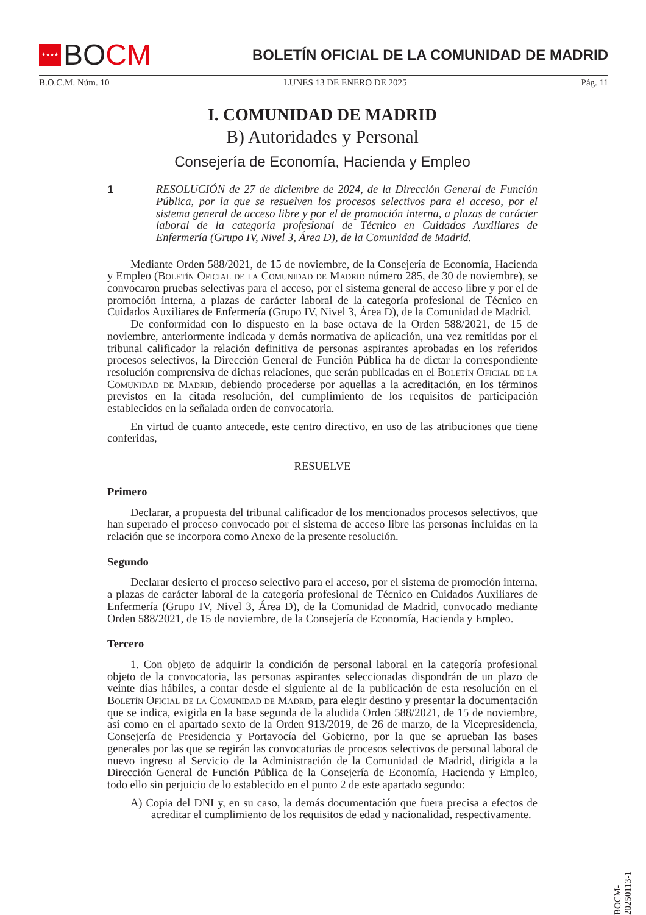★★★★ BO CM
BOLETÍN OFICIAL DE LA COMUNIDAD DE MADRID
B.O.C.M. Núm. 10 LUNES 13 DE ENERO DE 2025 Pág. 11
I. COMUNIDAD DE MADRID
B) Autoridades y Personal
Consejería de Economía, Hacienda y Empleo
1 RESOLUCIÓN de 27 de diciembre de 2024, de la Dirección General de Función Pública, por la que se resuelven los procesos selectivos para el acceso, por el sistema general de acceso libre y por el de promoción interna, a plazas de carácter laboral de la categoría profesional de Técnico en Cuidados Auxiliares de Enfermería (Grupo IV, Nivel 3, Área D), de la Comunidad de Madrid.
Mediante Orden 588/2021, de 15 de noviembre, de la Consejería de Economía, Hacienda y Empleo (Boletín Oficial de la Comunidad de Madrid número 285, de 30 de noviembre), se convocaron pruebas selectivas para el acceso, por el sistema general de acceso libre y por el de promoción interna, a plazas de carácter laboral de la categoría profesional de Técnico en Cuidados Auxiliares de Enfermería (Grupo IV, Nivel 3, Área D), de la Comunidad de Madrid.
De conformidad con lo dispuesto en la base octava de la Orden 588/2021, de 15 de noviembre, anteriormente indicada y demás normativa de aplicación, una vez remitidas por el tribunal calificador la relación definitiva de personas aspirantes aprobadas en los referidos procesos selectivos, la Dirección General de Función Pública ha de dictar la correspondiente resolución comprensiva de dichas relaciones, que serán publicadas en el Boletín Oficial de la Comunidad de Madrid, debiendo procederse por aquellas a la acreditación, en los términos previstos en la citada resolución, del cumplimiento de los requisitos de participación establecidos en la señalada orden de convocatoria.
En virtud de cuanto antecede, este centro directivo, en uso de las atribuciones que tiene conferidas,
RESUELVE
Primero
Declarar, a propuesta del tribunal calificador de los mencionados procesos selectivos, que han superado el proceso convocado por el sistema de acceso libre las personas incluidas en la relación que se incorpora como Anexo de la presente resolución.
Segundo
Declarar desierto el proceso selectivo para el acceso, por el sistema de promoción interna, a plazas de carácter laboral de la categoría profesional de Técnico en Cuidados Auxiliares de Enfermería (Grupo IV, Nivel 3, Área D), de la Comunidad de Madrid, convocado mediante Orden 588/2021, de 15 de noviembre, de la Consejería de Economía, Hacienda y Empleo.
Tercero
1. Con objeto de adquirir la condición de personal laboral en la categoría profesional objeto de la convocatoria, las personas aspirantes seleccionadas dispondrán de un plazo de veinte días hábiles, a contar desde el siguiente al de la publicación de esta resolución en el Boletín Oficial de la Comunidad de Madrid, para elegir destino y presentar la documentación que se indica, exigida en la base segunda de la aludida Orden 588/2021, de 15 de noviembre, así como en el apartado sexto de la Orden 913/2019, de 26 de marzo, de la Vicepresidencia, Consejería de Presidencia y Portavocía del Gobierno, por la que se aprueban las bases generales por las que se regirán las convocatorias de procesos selectivos de personal laboral de nuevo ingreso al Servicio de la Administración de la Comunidad de Madrid, dirigida a la Dirección General de Función Pública de la Consejería de Economía, Hacienda y Empleo, todo ello sin perjuicio de lo establecido en el punto 2 de este apartado segundo:
A) Copia del DNI y, en su caso, la demás documentación que fuera precisa a efectos de acreditar el cumplimiento de los requisitos de edad y nacionalidad, respectivamente.
BOCM-20250113-1